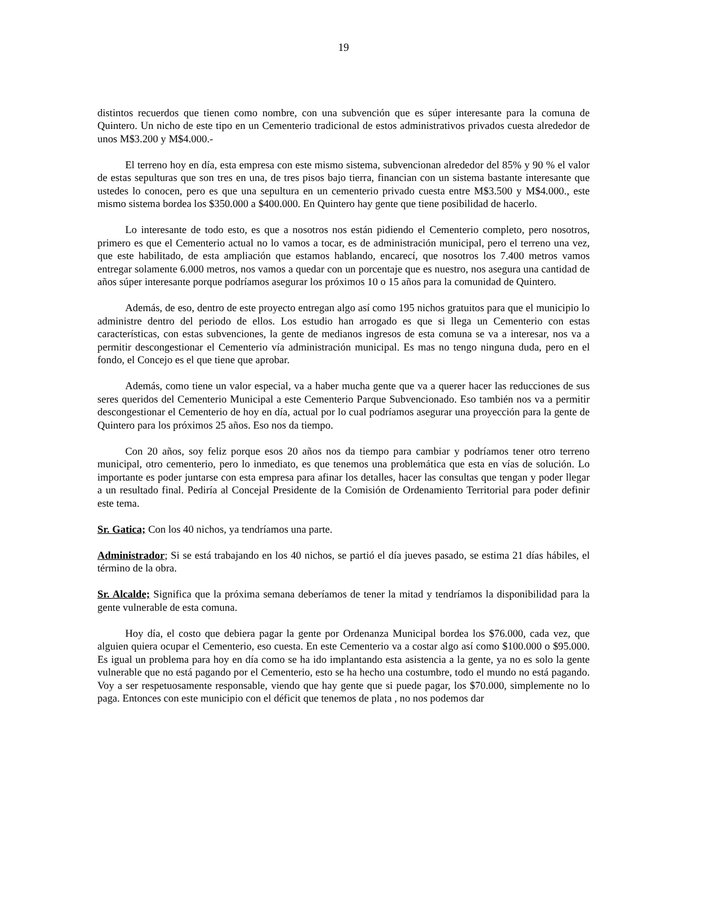19
distintos recuerdos que tienen como nombre, con una subvención que es súper interesante para la comuna de Quintero. Un nicho de este tipo en un Cementerio tradicional de estos administrativos privados cuesta alrededor de unos M$3.200 y M$4.000.-
El terreno hoy en día, esta empresa con este mismo sistema, subvencionan alrededor del 85% y 90 % el valor de estas sepulturas que son tres en una, de tres pisos bajo tierra, financian con un sistema bastante interesante que ustedes lo conocen, pero es que una sepultura en un cementerio privado cuesta entre M$3.500 y M$4.000., este mismo sistema bordea los $350.000 a $400.000. En Quintero hay gente que tiene posibilidad de hacerlo.
Lo interesante de todo esto, es que a nosotros nos están pidiendo el Cementerio completo, pero nosotros, primero es que el Cementerio actual no lo vamos a tocar, es de administración municipal, pero el terreno una vez, que este habilitado, de esta ampliación que estamos hablando, encarecí, que nosotros los 7.400 metros vamos entregar solamente 6.000 metros, nos vamos a quedar con un porcentaje que es nuestro, nos asegura una cantidad de años súper interesante porque podríamos asegurar los próximos 10 o 15 años para la comunidad de Quintero.
Además, de eso, dentro de este proyecto entregan algo así como 195 nichos gratuitos para que el municipio lo administre dentro del periodo de ellos. Los estudio han arrogado es que si llega un Cementerio con estas características, con estas subvenciones, la gente de medianos ingresos de esta comuna se va a interesar, nos va a permitir descongestionar el Cementerio vía administración municipal. Es mas no tengo ninguna duda, pero en el fondo, el Concejo es el que tiene que aprobar.
Además, como tiene un valor especial, va a haber mucha gente que va a querer hacer las reducciones de sus seres queridos del Cementerio Municipal a este Cementerio Parque Subvencionado. Eso también nos va a permitir descongestionar el Cementerio de hoy en día, actual por lo cual podríamos asegurar una proyección para la gente de Quintero para los próximos 25 años. Eso nos da tiempo.
Con 20 años, soy feliz porque esos 20 años nos da tiempo para cambiar y podríamos tener otro terreno municipal, otro cementerio, pero lo inmediato, es que tenemos una problemática que esta en vías de solución. Lo importante es poder juntarse con esta empresa para afinar los detalles, hacer las consultas que tengan y poder llegar a un resultado final. Pediría al Concejal Presidente de la Comisión de Ordenamiento Territorial para poder definir este tema.
Sr. Gatica; Con los 40 nichos, ya tendríamos una parte.
Administrador; Si se está trabajando en los 40 nichos, se partió el día jueves pasado, se estima 21 días hábiles, el término de la obra.
Sr. Alcalde; Significa que la próxima semana deberíamos de tener la mitad y tendríamos la disponibilidad para la gente vulnerable de esta comuna.
Hoy día, el costo que debiera pagar la gente por Ordenanza Municipal bordea los $76.000, cada vez, que alguien quiera ocupar el Cementerio, eso cuesta. En este Cementerio va a costar algo así como $100.000 o $95.000. Es igual un problema para hoy en día como se ha ido implantando esta asistencia a la gente, ya no es solo la gente vulnerable que no está pagando por el Cementerio, esto se ha hecho una costumbre, todo el mundo no está pagando. Voy a ser respetuosamente responsable, viendo que hay gente que si puede pagar, los $70.000, simplemente no lo paga. Entonces con este municipio con el déficit que tenemos de plata , no nos podemos dar